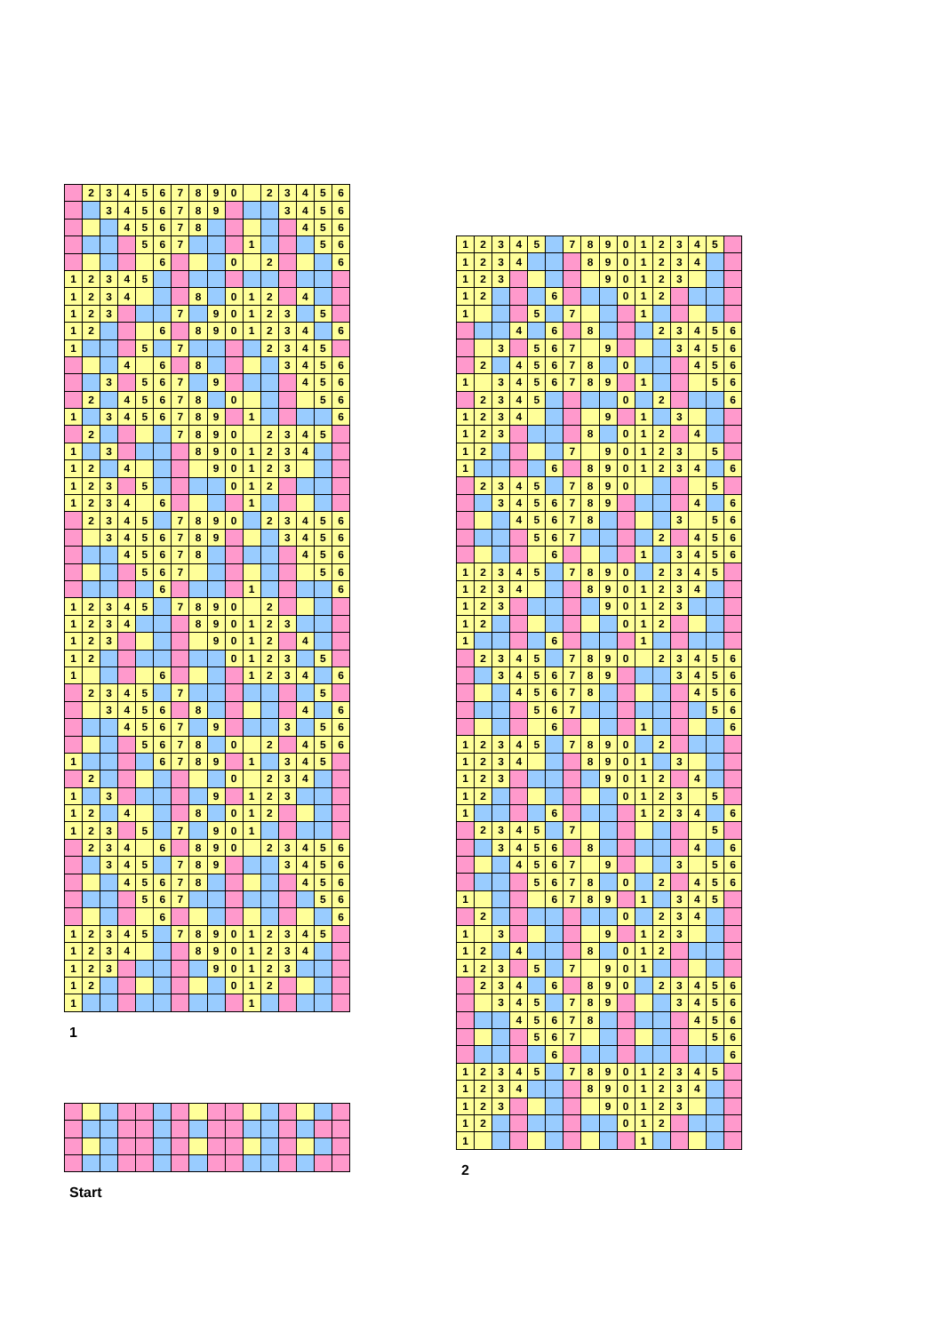| | 2 | 3 | 4 | 5 | 6 | 7 | 8 | 9 | 0 | | 2 | 3 | 4 | 5 | 6 |
| | | 3 | 4 | 5 | 6 | 7 | 8 | 9 | | | | 3 | 4 | 5 | 6 |
| | | | 4 | 5 | 6 | 7 | 8 | | | | | | 4 | 5 | 6 |
| | | | | 5 | 6 | 7 | | | | 1 | | | | 5 | 6 |
| | | | | | 6 | | | | 0 | | 2 | | | | 6 |
| 1 | 2 | 3 | 4 | 5 | | | | | | | | | | | |
| 1 | 2 | 3 | 4 | | | | 8 | | 0 | 1 | 2 | | 4 | | |
| 1 | 2 | 3 | | | | 7 | | 9 | 0 | 1 | 2 | 3 | | 5 | |
| 1 | 2 | | | | 6 | | 8 | 9 | 0 | 1 | 2 | 3 | 4 | | 6 |
| 1 | | | | 5 | | 7 | | | | | 2 | 3 | 4 | 5 | |
| | | | 4 | | 6 | | 8 | | | | | 3 | 4 | 5 | 6 |
| | | 3 | | 5 | 6 | 7 | | 9 | | | | | 4 | 5 | 6 |
| | 2 | | 4 | 5 | 6 | 7 | 8 | | 0 | | | | | 5 | 6 |
| 1 | | 3 | 4 | 5 | 6 | 7 | 8 | 9 | | 1 | | | | | 6 |
| | 2 | | | | | 7 | 8 | 9 | 0 | | 2 | 3 | 4 | 5 | |
| 1 | | 3 | | | | | 8 | 9 | 0 | 1 | 2 | 3 | 4 | | |
| 1 | 2 | | 4 | | | | | 9 | 0 | 1 | 2 | 3 | | | |
| 1 | 2 | 3 | | 5 | | | | | 0 | 1 | 2 | | | | |
| 1 | 2 | 3 | 4 | | 6 | | | | | 1 | | | | | |
| | 2 | 3 | 4 | 5 | | 7 | 8 | 9 | 0 | | 2 | 3 | 4 | 5 | 6 |
| | | 3 | 4 | 5 | 6 | 7 | 8 | 9 | | | | 3 | 4 | 5 | 6 |
| | | | 4 | 5 | 6 | 7 | 8 | | | | | | 4 | 5 | 6 |
| | | | | 5 | 6 | 7 | | | | | | | | 5 | 6 |
| | | | | | 6 | | | | | 1 | | | | | 6 |
| 1 | 2 | 3 | 4 | 5 | | 7 | 8 | 9 | 0 | | 2 | | | | |
| 1 | 2 | 3 | 4 | | | | 8 | 9 | 0 | 1 | 2 | 3 | | | |
| 1 | 2 | 3 | | | | | | 9 | 0 | 1 | 2 | | 4 | | |
| 1 | 2 | | | | | | | | 0 | 1 | 2 | 3 | | 5 | |
| 1 | | | | | 6 | | | | | 1 | 2 | 3 | 4 | | 6 |
| | 2 | 3 | 4 | 5 | | 7 | | | | | | | | 5 | |
| | | 3 | 4 | 5 | 6 | | 8 | | | | | | 4 | | 6 |
| | | | 4 | 5 | 6 | 7 | | 9 | | | | 3 | | 5 | 6 |
| | | | | 5 | 6 | 7 | 8 | | 0 | | 2 | | 4 | 5 | 6 |
| 1 | | | | | 6 | 7 | 8 | 9 | | 1 | | 3 | 4 | 5 | |
| | 2 | | | | | | | | 0 | | 2 | 3 | 4 | | |
| 1 | | 3 | | | | | | 9 | | 1 | 2 | 3 | | | |
| 1 | 2 | | 4 | | | | 8 | | 0 | 1 | 2 | | | | |
| 1 | 2 | 3 | | 5 | | 7 | | 9 | 0 | 1 | | | | | |
| | 2 | 3 | 4 | | 6 | | 8 | 9 | 0 | | 2 | 3 | 4 | 5 | 6 |
| | | 3 | 4 | 5 | | 7 | 8 | 9 | | | | 3 | 4 | 5 | 6 |
| | | | 4 | 5 | 6 | 7 | 8 | | | | | | 4 | 5 | 6 |
| | | | | 5 | 6 | 7 | | | | | | | | 5 | 6 |
| | | | | | 6 | | | | | | | | | | 6 |
| 1 | 2 | 3 | 4 | 5 | | 7 | 8 | 9 | 0 | 1 | 2 | 3 | 4 | 5 | |
| 1 | 2 | 3 | 4 | | | | 8 | 9 | 0 | 1 | 2 | 3 | 4 | | |
| 1 | 2 | 3 | | | | | | 9 | 0 | 1 | 2 | 3 | | | |
| 1 | 2 | | | | | | | | 0 | 1 | 2 | | | | |
| 1 | | | | | | | | | | 1 | | | | | |
1
Start
| 1 | 2 | 3 | 4 | 5 | | 7 | 8 | 9 | 0 | 1 | 2 | 3 | 4 | 5 | |
| 1 | 2 | 3 | 4 | | | | 8 | 9 | 0 | 1 | 2 | 3 | 4 | | |
| 1 | 2 | 3 | | | | | | 9 | 0 | 1 | 2 | 3 | | | |
| 1 | 2 | | | | 6 | | | | 0 | 1 | 2 | | | | |
| 1 | | | | 5 | | 7 | | | | 1 | | | | | |
| | | | 4 | | 6 | | 8 | | | | 2 | 3 | 4 | 5 | 6 |
| | | 3 | | 5 | 6 | 7 | | 9 | | | | 3 | 4 | 5 | 6 |
| | 2 | | 4 | 5 | 6 | 7 | 8 | | 0 | | | | 4 | 5 | 6 |
| 1 | | 3 | 4 | 5 | 6 | 7 | 8 | 9 | | 1 | | | | 5 | 6 |
| | 2 | 3 | 4 | 5 | | | | | 0 | | 2 | | | | 6 |
| 1 | 2 | 3 | 4 | | | | | 9 | | 1 | | 3 | | | |
| 1 | 2 | 3 | | | | | 8 | | 0 | 1 | 2 | | 4 | | |
| 1 | 2 | | | | | 7 | | 9 | 0 | 1 | 2 | 3 | | 5 | |
| 1 | | | | | 6 | | 8 | 9 | 0 | 1 | 2 | 3 | 4 | | 6 |
| | 2 | 3 | 4 | 5 | | 7 | 8 | 9 | 0 | | | | | 5 | |
| | | 3 | 4 | 5 | 6 | 7 | 8 | 9 | | | | | 4 | | 6 |
| | | | 4 | 5 | 6 | 7 | 8 | | | | | 3 | | 5 | 6 |
| | | | | 5 | 6 | 7 | | | | | 2 | | 4 | 5 | 6 |
| | | | | | 6 | | | | | 1 | | 3 | 4 | 5 | 6 |
| 1 | 2 | 3 | 4 | 5 | | 7 | 8 | 9 | 0 | | 2 | 3 | 4 | 5 | |
| 1 | 2 | 3 | 4 | | | | 8 | 9 | 0 | 1 | 2 | 3 | 4 | | |
| 1 | 2 | 3 | | | | | | 9 | 0 | 1 | 2 | 3 | | | |
| 1 | 2 | | | | | | | | 0 | 1 | 2 | | | | |
| 1 | | | | | 6 | | | | | 1 | | | | | |
| | 2 | 3 | 4 | 5 | | 7 | 8 | 9 | 0 | | 2 | 3 | 4 | 5 | 6 |
| | | 3 | 4 | 5 | 6 | 7 | 8 | 9 | | | | 3 | 4 | 5 | 6 |
| | | | 4 | 5 | 6 | 7 | 8 | | | | | | 4 | 5 | 6 |
| | | | | 5 | 6 | 7 | | | | | | | | 5 | 6 |
| | | | | | 6 | | | | | 1 | | | | | 6 |
| 1 | 2 | 3 | 4 | 5 | | 7 | 8 | 9 | 0 | | 2 | | | | |
| 1 | 2 | 3 | 4 | | | | 8 | 9 | 0 | 1 | | 3 | | | |
| 1 | 2 | 3 | | | | | | 9 | 0 | 1 | 2 | | 4 | | |
| 1 | 2 | | | | | | | | 0 | 1 | 2 | 3 | | 5 | |
| 1 | | | | | 6 | | | | | 1 | 2 | 3 | 4 | | 6 |
| | 2 | 3 | 4 | 5 | | 7 | | | | | | | | 5 | |
| | | 3 | 4 | 5 | 6 | | 8 | | | | | | 4 | | 6 |
| | | | 4 | 5 | 6 | 7 | | 9 | | | | 3 | | 5 | 6 |
| | | | | 5 | 6 | 7 | 8 | | 0 | | 2 | | 4 | 5 | 6 |
| 1 | | | | | 6 | 7 | 8 | 9 | | 1 | | 3 | 4 | 5 | |
| | 2 | | | | | | | | 0 | | 2 | 3 | 4 | | |
| 1 | | 3 | | | | | | 9 | | 1 | 2 | 3 | | | |
| 1 | 2 | | 4 | | | | 8 | | 0 | 1 | 2 | | | | |
| 1 | 2 | 3 | | 5 | | 7 | | 9 | 0 | 1 | | | | | |
| | 2 | 3 | 4 | | 6 | | 8 | 9 | 0 | | 2 | 3 | 4 | 5 | 6 |
| | | 3 | 4 | 5 | | 7 | 8 | 9 | | | | 3 | 4 | 5 | 6 |
| | | | 4 | 5 | 6 | 7 | 8 | | | | | | 4 | 5 | 6 |
| | | | | 5 | 6 | 7 | | | | | | | | 5 | 6 |
| | | | | | 6 | | | | | | | | | | 6 |
| 1 | 2 | 3 | 4 | 5 | | 7 | 8 | 9 | 0 | 1 | 2 | 3 | 4 | 5 | |
| 1 | 2 | 3 | 4 | | | | 8 | 9 | 0 | 1 | 2 | 3 | 4 | | |
| 1 | 2 | 3 | | | | | | 9 | 0 | 1 | 2 | 3 | | | |
| 1 | 2 | | | | | | | | 0 | 1 | 2 | | | | |
| 1 | | | | | | | | | | 1 | | | | | |
2